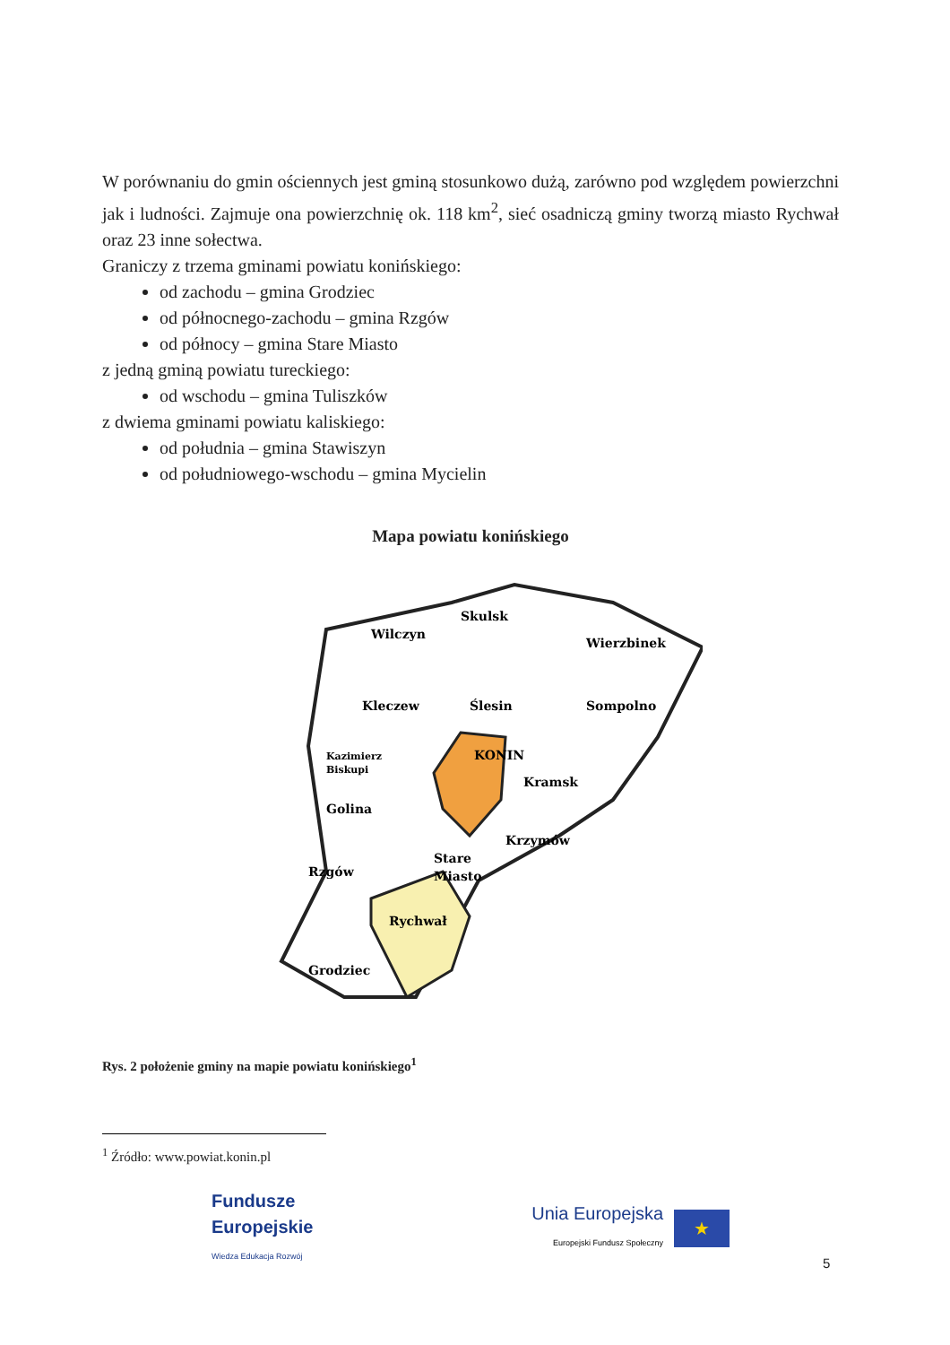W porównaniu do gmin ościennych jest gminą stosunkowo dużą, zarówno pod względem powierzchni jak i ludności. Zajmuje ona powierzchnię ok. 118 km<sup>2</sup>, sieć osadniczą gminy tworzą miasto Rychwał oraz 23 inne sołectwa.
Graniczy z trzema gminami powiatu konińskiego:
od zachodu – gmina Grodziec
od północnego-zachodu – gmina Rzgów
od północy – gmina Stare Miasto
z jedną gminą powiatu tureckiego:
od wschodu – gmina Tuliszków
z dwiema gminami powiatu kaliskiego:
od południa – gmina Stawiszyn
od południowego-wschodu – gmina Mycielin
Mapa powiatu konińskiego
Wilczyn
Skulsk
Wierzbinek
Kleczew
Ślesin
Sompolno
Kazimierz
Biskupi
KONIN
Kramsk
Golina
Krzymów
Rzgów
Stare
Miasto
Rychwał
Grodziec
Rys. 2 położenie gminy na mapie powiatu konińskiego<sup>1</sup>
<sup>1</sup> Źródło: www.powiat.konin.pl
Fundusze
Europejskie
Wiedza Edukacja Rozwój
Unia Europejska
Europejski Fundusz Społeczny
★
5